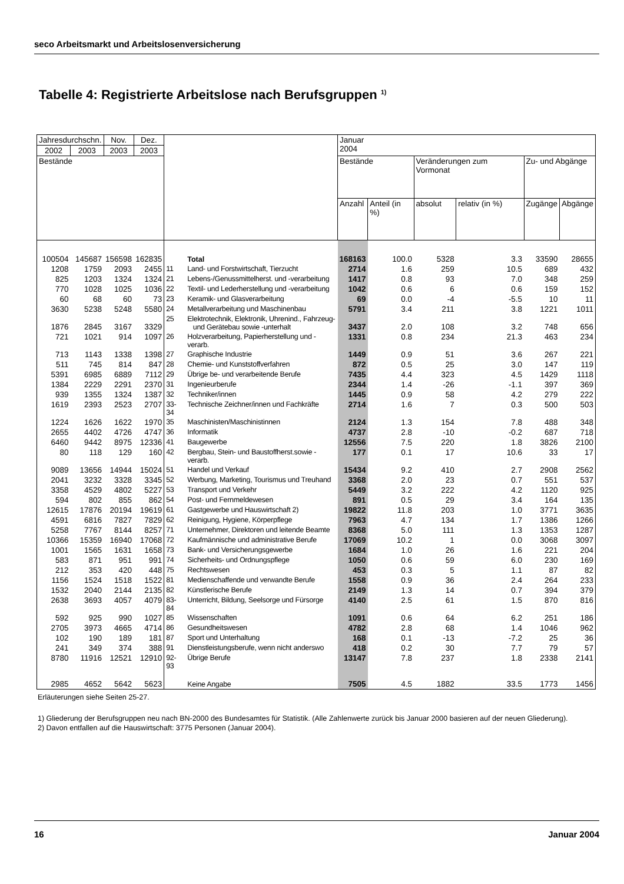seco Arbeitsmarkt und Arbeitslosenversicherung
Tabelle 4: Registrierte Arbeitslose nach Berufsgruppen <sup>1)</sup>
| Jahresdurchschn. | | Nov. | Dez. | | | Januar 2004 | | | | | |
| --- | --- | --- | --- | --- | --- | --- | --- | --- | --- | --- | --- |
| 2002 | 2003 | 2003 | 2003 | | | | | | | | |
| Bestände | | | | | | Bestände | | Veränderungen zum Vormonat | | Zu- und Abgänge | |
| | | | | | | Anzahl | Anteil (in %) | absolut | relativ (in %) | Zugänge | Abgänge |
| 100504 | 145687 | 156598 | 162835 | | Total | 168163 | 100.0 | 5328 | 3.3 | 33590 | 28655 |
| 1208 | 1759 | 2093 | 2455 | 11 | Land- und Forstwirtschaft, Tierzucht | 2714 | 1.6 | 259 | 10.5 | 689 | 432 |
| 825 | 1203 | 1324 | 1324 | 21 | Lebens-/Genussmittelherst. und -verarbeitung | 1417 | 0.8 | 93 | 7.0 | 348 | 259 |
| 770 | 1028 | 1025 | 1036 | 22 | Textil- und Lederherstellung und -verarbeitung | 1042 | 0.6 | 6 | 0.6 | 159 | 152 |
| 60 | 68 | 60 | 73 | 23 | Keramik- und Glasverarbeitung | 69 | 0.0 | -4 | -5.5 | 10 | 11 |
| 3630 | 5238 | 5248 | 5580 | 24 | Metallverarbeitung und Maschinenbau | 5791 | 3.4 | 211 | 3.8 | 1221 | 1011 |
| 1876 | 2845 | 3167 | 3329 | 25 | Elektrotechnik, Elektronik, Uhrenind., Fahrzeug- und Gerätebau sowie -unterhalt | 3437 | 2.0 | 108 | 3.2 | 748 | 656 |
| 721 | 1021 | 914 | 1097 | 26 | Holzverarbeitung, Papierherstellung und -verarb. | 1331 | 0.8 | 234 | 21.3 | 463 | 234 |
| 713 | 1143 | 1338 | 1398 | 27 | Graphische Industrie | 1449 | 0.9 | 51 | 3.6 | 267 | 221 |
| 511 | 745 | 814 | 847 | 28 | Chemie- und Kunststoffverfahren | 872 | 0.5 | 25 | 3.0 | 147 | 119 |
| 5391 | 6985 | 6889 | 7112 | 29 | Übrige be- und verarbeitende Berufe | 7435 | 4.4 | 323 | 4.5 | 1429 | 1118 |
| 1384 | 2229 | 2291 | 2370 | 31 | Ingenieurberufe | 2344 | 1.4 | -26 | -1.1 | 397 | 369 |
| 939 | 1355 | 1324 | 1387 | 32 | Techniker/innen | 1445 | 0.9 | 58 | 4.2 | 279 | 222 |
| 1619 | 2393 | 2523 | 2707 | 33-34 | Technische Zeichner/innen und Fachkräfte | 2714 | 1.6 | 7 | 0.3 | 500 | 503 |
| 1224 | 1626 | 1622 | 1970 | 35 | Maschinisten/Maschinistinnen | 2124 | 1.3 | 154 | 7.8 | 488 | 348 |
| 2655 | 4402 | 4726 | 4747 | 36 | Informatik | 4737 | 2.8 | -10 | -0.2 | 687 | 718 |
| 6460 | 9442 | 8975 | 12336 | 41 | Baugewerbe | 12556 | 7.5 | 220 | 1.8 | 3826 | 2100 |
| 80 | 118 | 129 | 160 | 42 | Bergbau, Stein- und Baustoffherst.sowie -verarb. | 177 | 0.1 | 17 | 10.6 | 33 | 17 |
| 9089 | 13656 | 14944 | 15024 | 51 | Handel und Verkauf | 15434 | 9.2 | 410 | 2.7 | 2908 | 2562 |
| 2041 | 3232 | 3328 | 3345 | 52 | Werbung, Marketing, Tourismus und Treuhand | 3368 | 2.0 | 23 | 0.7 | 551 | 537 |
| 3358 | 4529 | 4802 | 5227 | 53 | Transport und Verkehr | 5449 | 3.2 | 222 | 4.2 | 1120 | 925 |
| 594 | 802 | 855 | 862 | 54 | Post- und Fernmeldewesen | 891 | 0.5 | 29 | 3.4 | 164 | 135 |
| 12615 | 17876 | 20194 | 19619 | 61 | Gastgewerbe und Hauswirtschaft 2) | 19822 | 11.8 | 203 | 1.0 | 3771 | 3635 |
| 4591 | 6816 | 7827 | 7829 | 62 | Reinigung, Hygiene, Körperpflege | 7963 | 4.7 | 134 | 1.7 | 1386 | 1266 |
| 5258 | 7767 | 8144 | 8257 | 71 | Unternehmer, Direktoren und leitende Beamte | 8368 | 5.0 | 111 | 1.3 | 1353 | 1287 |
| 10366 | 15359 | 16940 | 17068 | 72 | Kaufmännische und administrative Berufe | 17069 | 10.2 | 1 | 0.0 | 3068 | 3097 |
| 1001 | 1565 | 1631 | 1658 | 73 | Bank- und Versicherungsgewerbe | 1684 | 1.0 | 26 | 1.6 | 221 | 204 |
| 583 | 871 | 951 | 991 | 74 | Sicherheits- und Ordnungspflege | 1050 | 0.6 | 59 | 6.0 | 230 | 169 |
| 212 | 353 | 420 | 448 | 75 | Rechtswesen | 453 | 0.3 | 5 | 1.1 | 87 | 82 |
| 1156 | 1524 | 1518 | 1522 | 81 | Medienschaffende und verwandte Berufe | 1558 | 0.9 | 36 | 2.4 | 264 | 233 |
| 1532 | 2040 | 2144 | 2135 | 82 | Künstlerische Berufe | 2149 | 1.3 | 14 | 0.7 | 394 | 379 |
| 2638 | 3693 | 4057 | 4079 | 83-84 | Unterricht, Bildung, Seelsorge und Fürsorge | 4140 | 2.5 | 61 | 1.5 | 870 | 816 |
| 592 | 925 | 990 | 1027 | 85 | Wissenschaften | 1091 | 0.6 | 64 | 6.2 | 251 | 186 |
| 2705 | 3973 | 4665 | 4714 | 86 | Gesundheitswesen | 4782 | 2.8 | 68 | 1.4 | 1046 | 962 |
| 102 | 190 | 189 | 181 | 87 | Sport und Unterhaltung | 168 | 0.1 | -13 | -7.2 | 25 | 36 |
| 241 | 349 | 374 | 388 | 91 | Dienstleistungsberufe, wenn nicht anderswo | 418 | 0.2 | 30 | 7.7 | 79 | 57 |
| 8780 | 11916 | 12521 | 12910 | 92-93 | Übrige Berufe | 13147 | 7.8 | 237 | 1.8 | 2338 | 2141 |
| 2985 | 4652 | 5642 | 5623 | | Keine Angabe | 7505 | 4.5 | 1882 | 33.5 | 1773 | 1456 |
Erläuterungen siehe Seiten 25-27.
1) Gliederung der Berufsgruppen neu nach BN-2000 des Bundesamtes für Statistik. (Alle Zahlenwerte zurück bis Januar 2000 basieren auf der neuen Gliederung).
2) Davon entfallen auf die Hauswirtschaft: 3775 Personen (Januar 2004).
16 Januar 2004